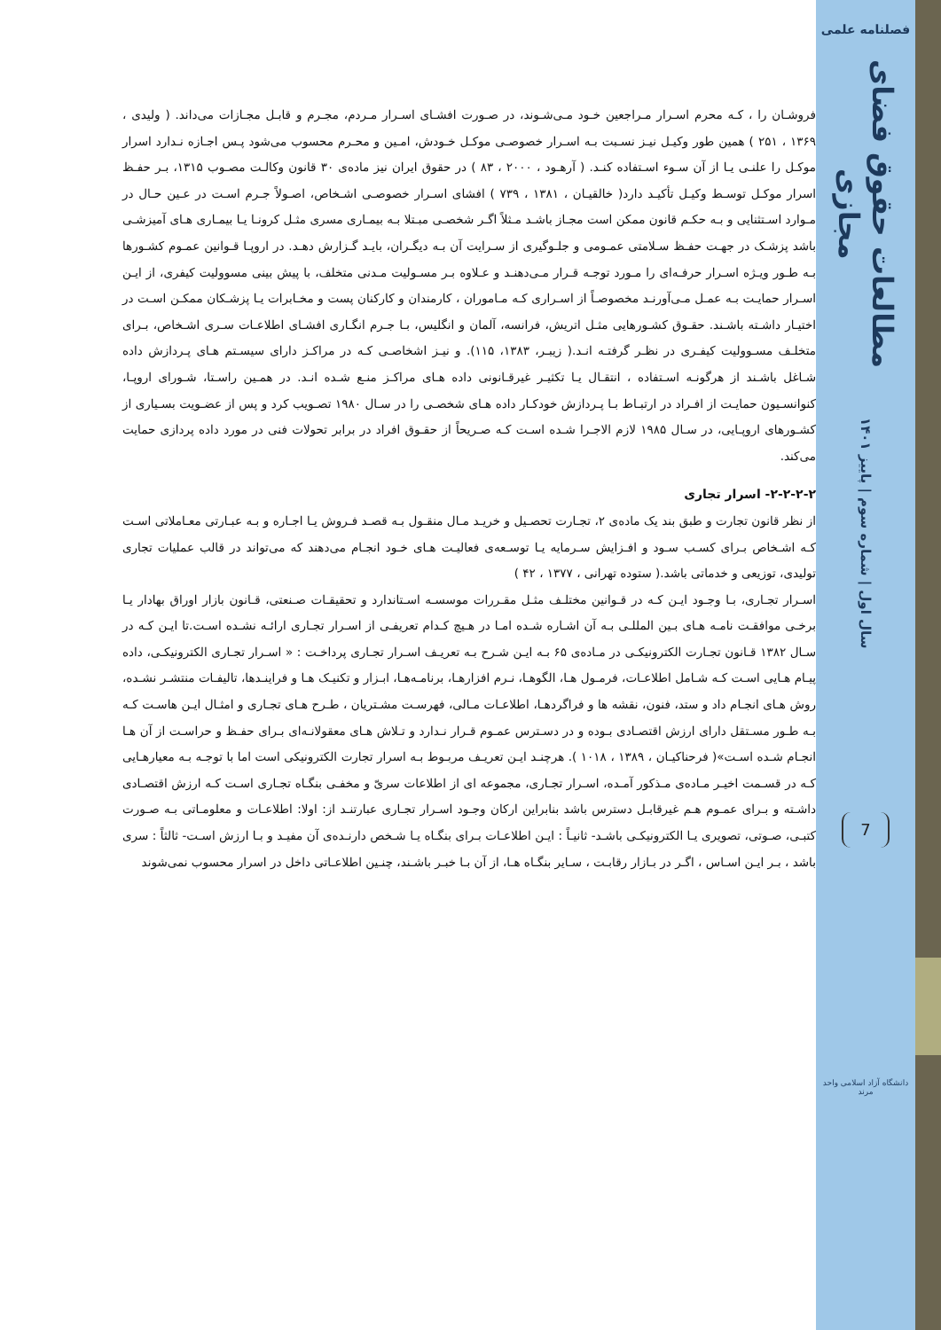فروشـان را ، کـه محرم اسـرار مـراجعین خـود مـی‌شـوند، در صـورت افشـای اسـرار مـردم، مجـرم و قابـل مجـازات می‌داند. ( ولیدی ، ۱۳۶۹ ، ۲۵۱ ) همین طور وکیـل نیـز نسـبت بـه اسـرار خصوصـی موکـل خـودش، امـین و محـرم محسوب می‌شود پـس اجـازه نـدارد اسرار موکـل را علنـی یـا از آن سـوء اسـتفاده کنـد. ( آرهـود ، ۲۰۰۰ ، ۸۳ ) در حقوق ایران نیز ماده‌ی ۳۰ قانون وکالـت مصـوب ۱۳۱۵، بـر حفـظ اسرار موکـل توسـط وکیـل تأکیـد دارد( خالقیـان ، ۱۳۸۱ ، ۷۳۹ ) افشای اسـرار خصوصـی اشـخاص، اصـولاً جـرم اسـت در عـین حـال در مـوارد اسـتثنایی و بـه حکـم قانون ممکن است مجـاز باشـد مـثلاً اگـر شخصـی مبـتلا بـه بیمـاری مسری مثـل کرونـا یـا بیمـاری هـای آمیزشـی باشد پزشـک در جهـت حفـظ سـلامتی عمـومی و جلـوگیری از سـرایت آن بـه دیگـران، بایـد گـزارش دهـد. در اروپـا قـوانین عمـوم کشـورها بـه طـور ویـژه اسـرار حرفـه‌ای را مـورد توجـه قـرار مـی‌دهنـد و عـلاوه بـر مسـولیت مـدنی متخلف، با پیش بینی مسوولیت کیفری، از ایـن اسـرار حمایـت بـه عمـل مـی‌آورنـد مخصوصـاً از اسـراری کـه مـاموران ، کارمندان و کارکنان پست و مخـابرات یـا پزشـکان ممکـن اسـت در اختیـار داشـته باشـند. حقـوق کشـورهایی مثـل اتریش، فرانسه، آلمان و انگلیس، بـا جـرم انگـاری افشـای اطلاعـات سـری اشـخاص، بـرای متخلـف مسـوولیت کیفـری در نظـر گرفتـه انـد.( زیبـر، ۱۳۸۳، ۱۱۵). و نیـز اشخاصـی کـه در مراکـز دارای سیسـتم هـای پـردازش داده شـاغل باشـند از هرگونـه اسـتفاده ، انتقـال یـا تکثیـر غیرقـانونی داده هـای مراکـز منـع شـده انـد. در همـین راسـتا، شـورای اروپـا، کنوانسـیون حمایـت از افـراد در ارتبـاط بـا پـردازش خودکـار داده هـای شخصـی را در سـال ۱۹۸۰ تصـویب کرد و پس از عضـویت بسـیاری از کشـورهای اروپـایی، در سـال ۱۹۸۵ لازم الاجـرا شـده اسـت کـه صـریحاً از حقـوق افراد در برابر تحولات فنی در مورد داده پردازی حمایت می‌کند.
۲-۲-۲-۲- اسرار تجاری
از نظر قانون تجارت و طبق بند یک ماده‌ی ۲، تجـارت تحصـیل و خریـد مـال منقـول بـه قصـد فـروش یـا اجـاره و بـه عبـارتی معـاملاتی اسـت کـه اشـخاص بـرای کسـب سـود و افـزایش سـرمایه یـا توسـعه‌ی فعالیـت هـای خـود انجـام می‌دهند که می‌تواند در قالب عملیات تجاری تولیدی، توزیعی و خدماتی باشد.( ستوده تهرانی ، ۱۳۷۷ ، ۴۲ )
اسـرار تجـاری، بـا وجـود ایـن کـه در قـوانین مختلـف مثـل مقـررات موسسـه اسـتاندارد و تحقیقـات صـنعتی، قـانون بازار اوراق بهادار یـا برخـی موافقـت نامـه هـای بـین المللـی بـه آن اشـاره شـده امـا در هـیچ کـدام تعریفـی از اسـرار تجـاری ارائـه نشـده اسـت.تا ایـن کـه در سـال ۱۳۸۲ قـانون تجـارت الکترونیکـی در مـاده‌ی ۶۵ بـه ایـن شـرح بـه تعریـف اسـرار تجـاری پرداخـت : « اسـرار تجـاری الکترونیکـی، داده پیـام هـایی اسـت کـه شـامل اطلاعـات، فرمـول هـا، الگوهـا، نـرم افزارهـا، برنامـه‌هـا، ابـزار و تکنیـک هـا و فراینـدها، تالیفـات منتشـر نشـده، روش هـای انجـام داد و ستد، فنون، نقشه ها و فراگردهـا، اطلاعـات مـالی، فهرسـت مشـتریان ، طـرح هـای تجـاری و امثـال ایـن هاسـت کـه بـه طـور مسـتقل دارای ارزش اقتصـادی بـوده و در دسـترس عمـوم قـرار نـدارد و تـلاش هـای معقولانـه‌ای بـرای حفـظ و حراسـت از آن هـا انجـام شـده اسـت»( فرحناکیـان ، ۱۳۸۹ ، ۱۰۱۸ ). هرچنـد ایـن تعریـف مربـوط بـه اسرار تجارت الکترونیکی است اما با توجـه بـه معیارهـایی کـه در قسـمت اخیـر مـاده‌ی مـذکور آمـده، اسـرار تجـاری، مجموعه ای از اطلاعات سریّ و مخفـی بنگـاه تجـاری اسـت کـه ارزش اقتصـادی داشـته و بـرای عمـوم هـم غیرقابـل دسترس باشد بنابراین ارکان وجـود اسـرار تجـاری عبارتنـد از: اولا: اطلاعـات و معلومـاتی بـه صـورت کتبـی، صـوتی، تصویری یـا الکترونیکـی باشـد- ثانیـاً : ایـن اطلاعـات بـرای بنگـاه یـا شـخص دارنـده‌ی آن مفیـد و بـا ارزش اسـت- ثالثاً : سری باشد ، بـر ایـن اسـاس ، اگـر در بـازار رقابـت ، سـایر بنگـاه هـا، از آن بـا خبـر باشـند، چنـین اطلاعـاتی داخل در اسرار محسوب نمی‌شوند
فصلنامه علمی
مطالعات حقوق فضای مجازی
سال اول | شماره سوم | پاییز ۱۴۰۱
7
دانشگاه آزاد اسلامی واحد مرند